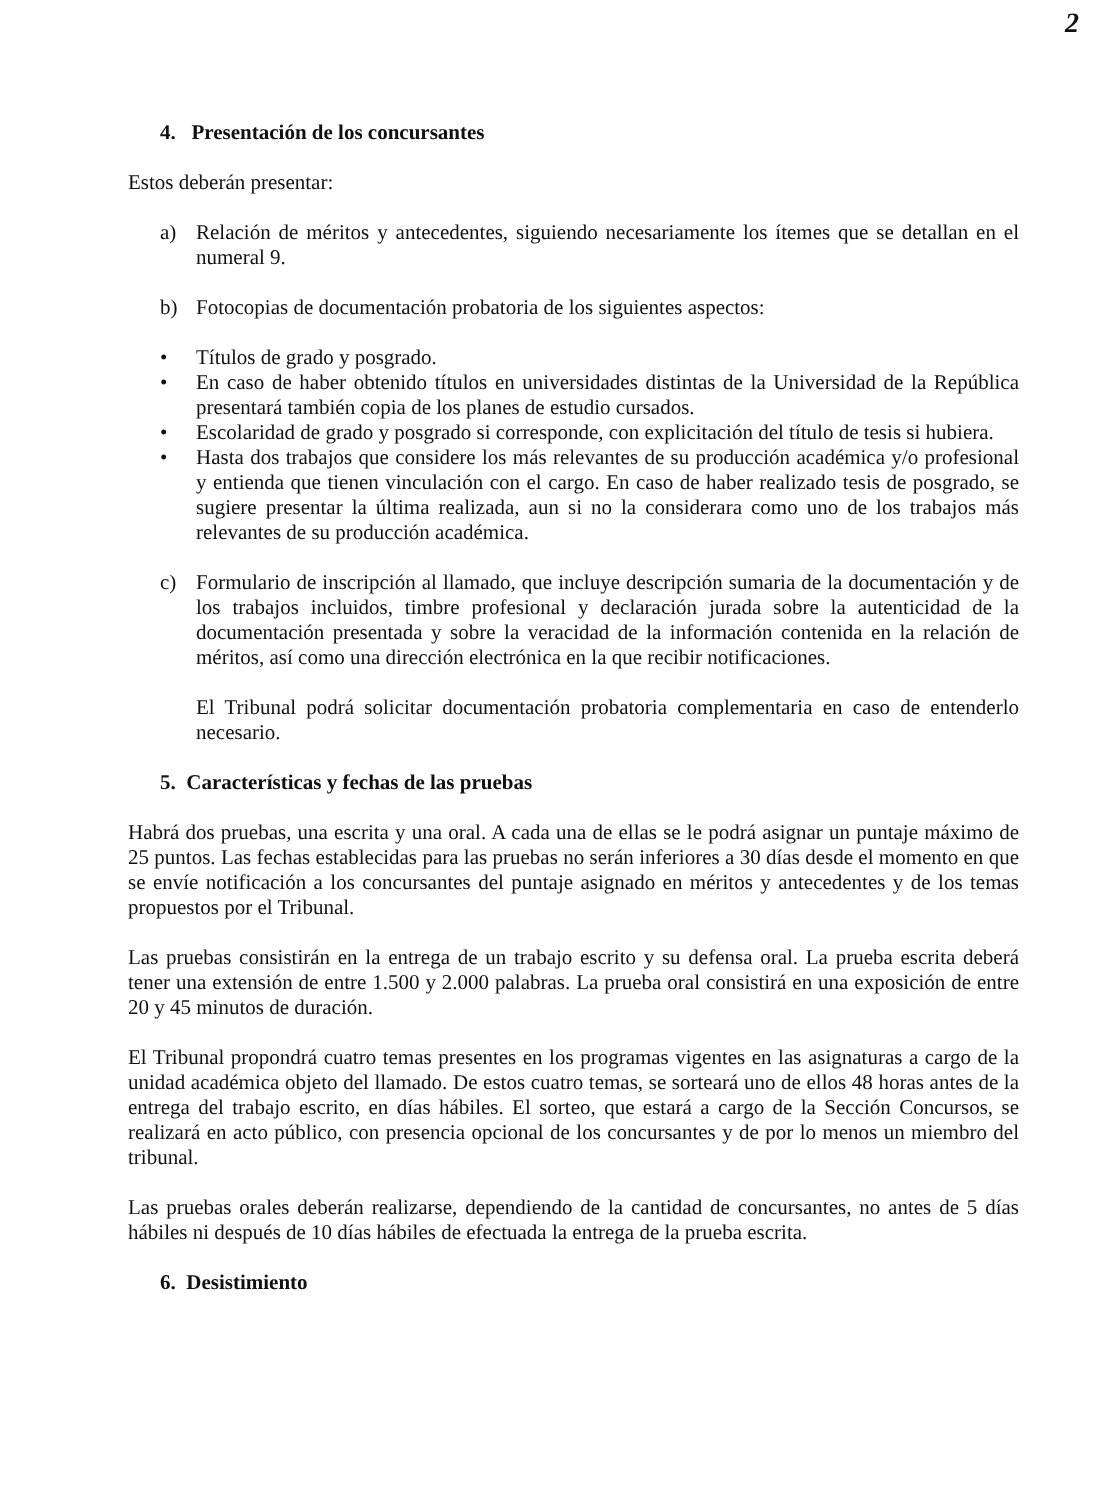2
4. Presentación de los concursantes
Estos deberán presentar:
a) Relación de méritos y antecedentes, siguiendo necesariamente los ítemes que se detallan en el numeral 9.
b) Fotocopias de documentación probatoria de los siguientes aspectos:
• Títulos de grado y posgrado.
• En caso de haber obtenido títulos en universidades distintas de la Universidad de la República presentará también copia de los planes de estudio cursados.
• Escolaridad de grado y posgrado si corresponde, con explicitación del título de tesis si hubiera.
• Hasta dos trabajos que considere los más relevantes de su producción académica y/o profesional y entienda que tienen vinculación con el cargo. En caso de haber realizado tesis de posgrado, se sugiere presentar la última realizada, aun si no la considerara como uno de los trabajos más relevantes de su producción académica.
c) Formulario de inscripción al llamado, que incluye descripción sumaria de la documentación y de los trabajos incluidos, timbre profesional y declaración jurada sobre la autenticidad de la documentación presentada y sobre la veracidad de la información contenida en la relación de méritos, así como una dirección electrónica en la que recibir notificaciones.
El Tribunal podrá solicitar documentación probatoria complementaria en caso de entenderlo necesario.
5. Características y fechas de las pruebas
Habrá dos pruebas, una escrita y una oral. A cada una de ellas se le podrá asignar un puntaje máximo de 25 puntos. Las fechas establecidas para las pruebas no serán inferiores a 30 días desde el momento en que se envíe notificación a los concursantes del puntaje asignado en méritos y antecedentes y de los temas propuestos por el Tribunal.
Las pruebas consistirán en la entrega de un trabajo escrito y su defensa oral. La prueba escrita deberá tener una extensión de entre 1.500 y 2.000 palabras. La prueba oral consistirá en una exposición de entre 20 y 45 minutos de duración.
El Tribunal propondrá cuatro temas presentes en los programas vigentes en las asignaturas a cargo de la unidad académica objeto del llamado. De estos cuatro temas, se sorteará uno de ellos 48 horas antes de la entrega del trabajo escrito, en días hábiles. El sorteo, que estará a cargo de la Sección Concursos, se realizará en acto público, con presencia opcional de los concursantes y de por lo menos un miembro del tribunal.
Las pruebas orales deberán realizarse, dependiendo de la cantidad de concursantes, no antes de 5 días hábiles ni después de 10 días hábiles de efectuada la entrega de la prueba escrita.
6. Desistimiento